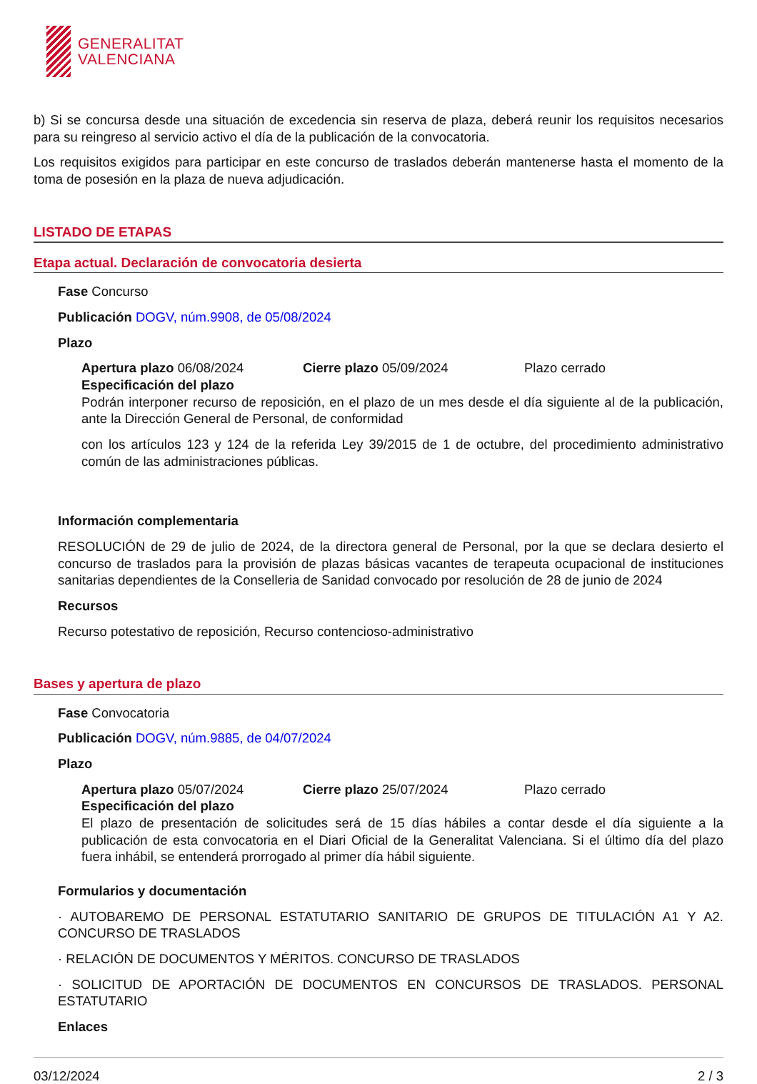GENERALITAT
VALENCIANA
b) Si se concursa desde una situación de excedencia sin reserva de plaza, deberá reunir los requisitos necesarios para su reingreso al servicio activo el día de la publicación de la convocatoria.
Los requisitos exigidos para participar en este concurso de traslados deberán mantenerse hasta el momento de la toma de posesión en la plaza de nueva adjudicación.
LISTADO DE ETAPAS
Etapa actual. Declaración de convocatoria desierta
Fase Concurso
Publicación DOGV, núm.9908, de 05/08/2024
Plazo
Apertura plazo 06/08/2024 Cierre plazo 05/09/2024 Plazo cerrado
Especificación del plazo
Podrán interponer recurso de reposición, en el plazo de un mes desde el día siguiente al de la publicación, ante la Dirección General de Personal, de conformidad
con los artículos 123 y 124 de la referida Ley 39/2015 de 1 de octubre, del procedimiento administrativo común de las administraciones públicas.
Información complementaria
RESOLUCIÓN de 29 de julio de 2024, de la directora general de Personal, por la que se declara desierto el concurso de traslados para la provisión de plazas básicas vacantes de terapeuta ocupacional de instituciones sanitarias dependientes de la Conselleria de Sanidad convocado por resolución de 28 de junio de 2024
Recursos
Recurso potestativo de reposición, Recurso contencioso-administrativo
Bases y apertura de plazo
Fase Convocatoria
Publicación DOGV, núm.9885, de 04/07/2024
Plazo
Apertura plazo 05/07/2024 Cierre plazo 25/07/2024 Plazo cerrado
Especificación del plazo
El plazo de presentación de solicitudes será de 15 días hábiles a contar desde el día siguiente a la publicación de esta convocatoria en el Diari Oficial de la Generalitat Valenciana. Si el último día del plazo fuera inhábil, se entenderá prorrogado al primer día hábil siguiente.
Formularios y documentación
· AUTOBAREMO DE PERSONAL ESTATUTARIO SANITARIO DE GRUPOS DE TITULACIÓN A1 Y A2. CONCURSO DE TRASLADOS
· RELACIÓN DE DOCUMENTOS Y MÉRITOS. CONCURSO DE TRASLADOS
· SOLICITUD DE APORTACIÓN DE DOCUMENTOS EN CONCURSOS DE TRASLADOS. PERSONAL ESTATUTARIO
Enlaces
03/12/2024 2 / 3